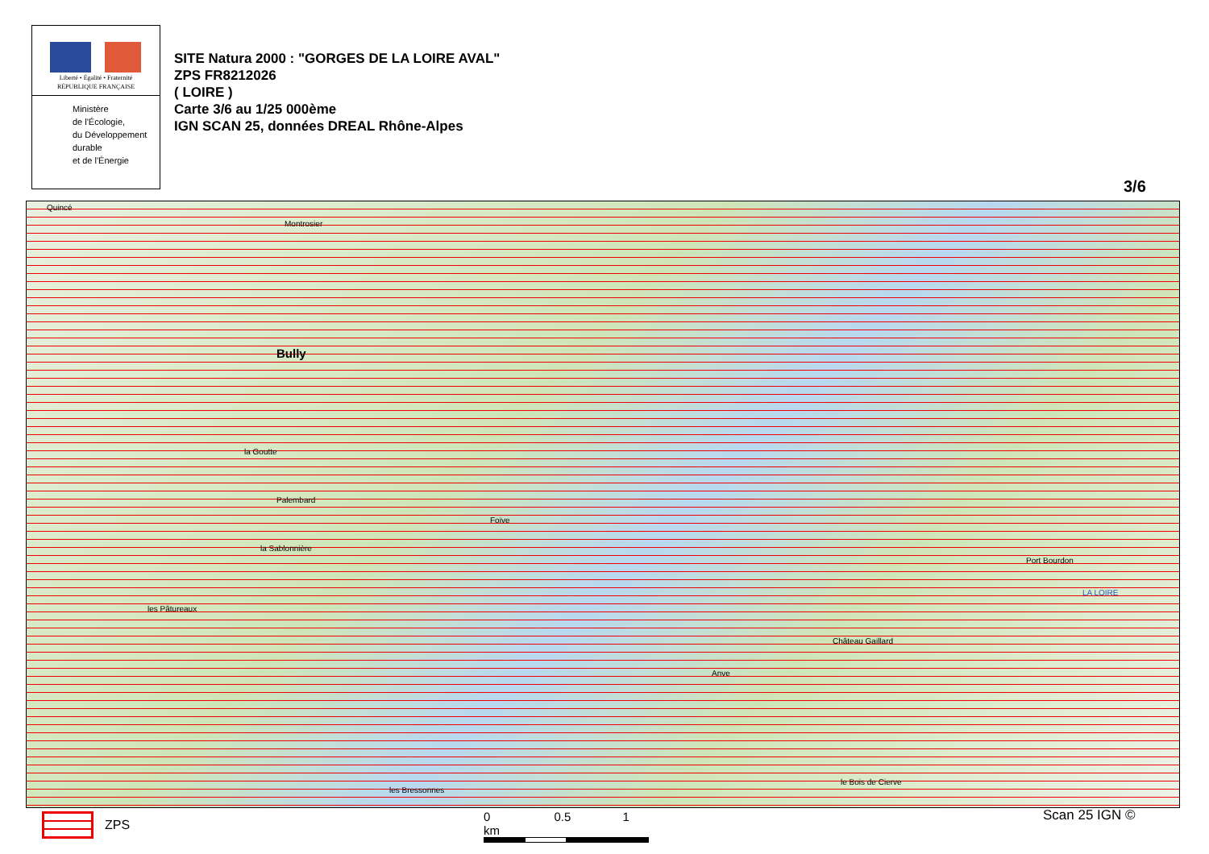Liberté • Égalité • Fraternité
RÉPUBLIQUE FRANÇAISE
Ministère
de l'Écologie,
du Développement
durable
et de l'Énergie
SITE Natura 2000 : "GORGES DE LA LOIRE AVAL"
ZPS FR8212026
( LOIRE )
Carte 3/6 au 1/25 000ème
IGN SCAN 25, données DREAL Rhône-Alpes
3/6
Quincé
la Sablonnière
Montrosier
Bully
la Goutte
Palembard
Foive
Port Bourdon
LA LOIRE
les Pâtureaux
Château Gaillard
Anve
le Bois de Cierve
les Bressonnes
ZPS 0 0.5 1 km Scan 25 IGN ©